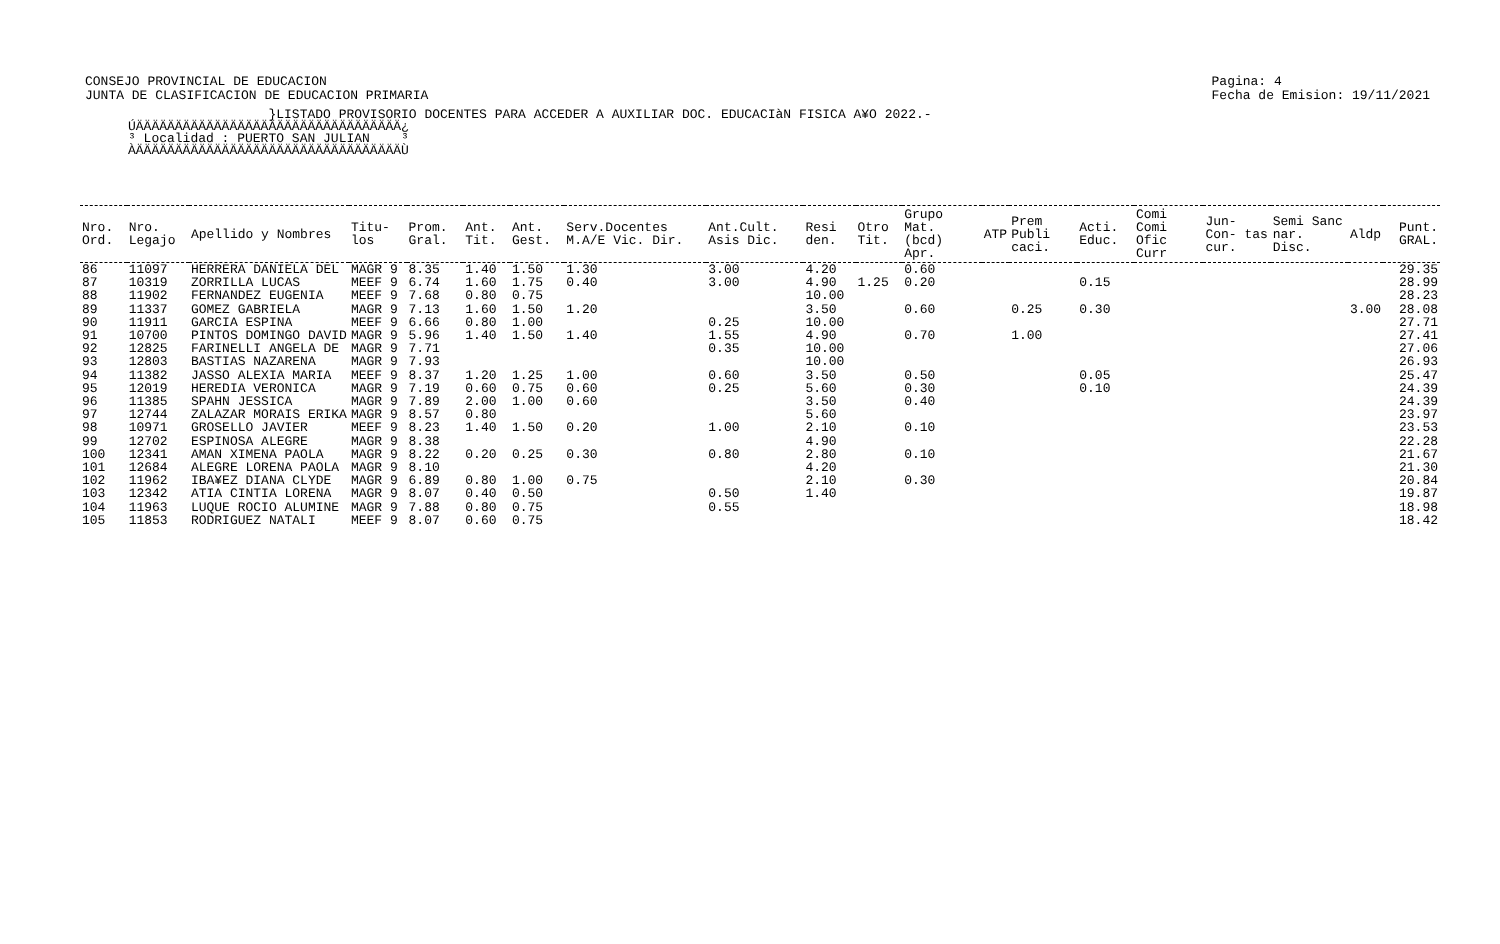CONSEJO PROVINCIAL DE EDUCACION
JUNTA DE CLASIFICACION DE EDUCACION PRIMARIA
Pagina: 4
Fecha de Emision: 19/11/2021
}LISTADO PROVISORIO DOCENTES PARA ACCEDER A AUXILIAR DOC. EDUCACIàN FISICA A¥O 2022.- ÚÄÄÄÄÄÄÄÄÄÄÄÄÄÄÄÄÄÄÄÄÄÄÄÄÄÄÄÄÄÄÄÄÄÄ¿ ³ Localidad : PUERTO SAN JULIAN ³ ÀÄÄÄÄÄÄÄÄÄÄÄÄÄÄÄÄÄÄÄÄÄÄÄÄÄÄÄÄÄÄÄÄÄÄÙ
| Nro. Ord. | Nro. Legajo | Apellido y Nombres | Titu- los | Prom. Gral. | Ant. Tit. | Ant. Gest. | Serv.Docentes M.A/E Vic. Dir. | Ant.Cult. Asis Dic. | Resi den. | Otro Tit. | Grupo Mat. (bcd) Apr. | ATP | Prem Publi caci. | Acti. Educ. | Comi Comi Ofic Curr | Jun- Con- tas cur. | Semi Sanc nar. Disc. | Aldp | Punt. GRAL. |
| --- | --- | --- | --- | --- | --- | --- | --- | --- | --- | --- | --- | --- | --- | --- | --- | --- | --- | --- | --- |
| 86 | 11097 | HERRERA DANIELA DEL | MAGR 9 | 8.35 | 1.40 | 1.50 | 1.30 | 3.00 | 4.20 | | 0.60 | | | | | | | | 29.35 |
| 87 | 10319 | ZORRILLA LUCAS | MEEF 9 | 6.74 | 1.60 | 1.75 | 0.40 | 3.00 | 4.90 | 1.25 | 0.20 | | | 0.15 | | | | | 28.99 |
| 88 | 11902 | FERNANDEZ EUGENIA | MEEF 9 | 7.68 | 0.80 | 0.75 | | | 10.00 | | | | | | | | | | 28.23 |
| 89 | 11337 | GOMEZ GABRIELA | MAGR 9 | 7.13 | 1.60 | 1.50 | 1.20 | | 3.50 | | 0.60 | | 0.25 | 0.30 | | | | 3.00 | 28.08 |
| 90 | 11911 | GARCIA ESPINA | MEEF 9 | 6.66 | 0.80 | 1.00 | | 0.25 | 10.00 | | | | | | | | | | 27.71 |
| 91 | 10700 | PINTOS DOMINGO DAVID | MAGR 9 | 5.96 | 1.40 | 1.50 | 1.40 | 1.55 | 4.90 | | 0.70 | | 1.00 | | | | | | 27.41 |
| 92 | 12825 | FARINELLI ANGELA DE | MAGR 9 | 7.71 | | | | 0.35 | 10.00 | | | | | | | | | | 27.06 |
| 93 | 12803 | BASTIAS NAZARENA | MAGR 9 | 7.93 | | | | | 10.00 | | | | | | | | | | 26.93 |
| 94 | 11382 | JASSO ALEXIA MARIA | MEEF 9 | 8.37 | 1.20 | 1.25 | 1.00 | 0.60 | 3.50 | | 0.50 | | | 0.05 | | | | | 25.47 |
| 95 | 12019 | HEREDIA VERONICA | MAGR 9 | 7.19 | 0.60 | 0.75 | 0.60 | 0.25 | 5.60 | | 0.30 | | | 0.10 | | | | | 24.39 |
| 96 | 11385 | SPAHN JESSICA | MAGR 9 | 7.89 | 2.00 | 1.00 | 0.60 | | 3.50 | | 0.40 | | | | | | | | 24.39 |
| 97 | 12744 | ZALAZAR MORAIS ERIKA | MAGR 9 | 8.57 | 0.80 | | | | 5.60 | | | | | | | | | | 23.97 |
| 98 | 10971 | GROSELLO JAVIER | MEEF 9 | 8.23 | 1.40 | 1.50 | 0.20 | 1.00 | 2.10 | | 0.10 | | | | | | | | 23.53 |
| 99 | 12702 | ESPINOSA ALEGRE | MAGR 9 | 8.38 | | | | | 4.90 | | | | | | | | | | 22.28 |
| 100 | 12341 | AMAN XIMENA PAOLA | MAGR 9 | 8.22 | 0.20 | 0.25 | 0.30 | 0.80 | 2.80 | | 0.10 | | | | | | | | 21.67 |
| 101 | 12684 | ALEGRE LORENA PAOLA | MAGR 9 | 8.10 | | | | | 4.20 | | | | | | | | | | 21.30 |
| 102 | 11962 | IBA¥EZ DIANA CLYDE | MAGR 9 | 6.89 | 0.80 | 1.00 | 0.75 | | 2.10 | | 0.30 | | | | | | | | 20.84 |
| 103 | 12342 | ATIA CINTIA LORENA | MAGR 9 | 8.07 | 0.40 | 0.50 | | 0.50 | 1.40 | | | | | | | | | | 19.87 |
| 104 | 11963 | LUQUE ROCIO ALUMINE | MAGR 9 | 7.88 | 0.80 | 0.75 | | 0.55 | | | | | | | | | | | 18.98 |
| 105 | 11853 | RODRIGUEZ NATALI | MEEF 9 | 8.07 | 0.60 | 0.75 | | | | | | | | | | | | | 18.42 |